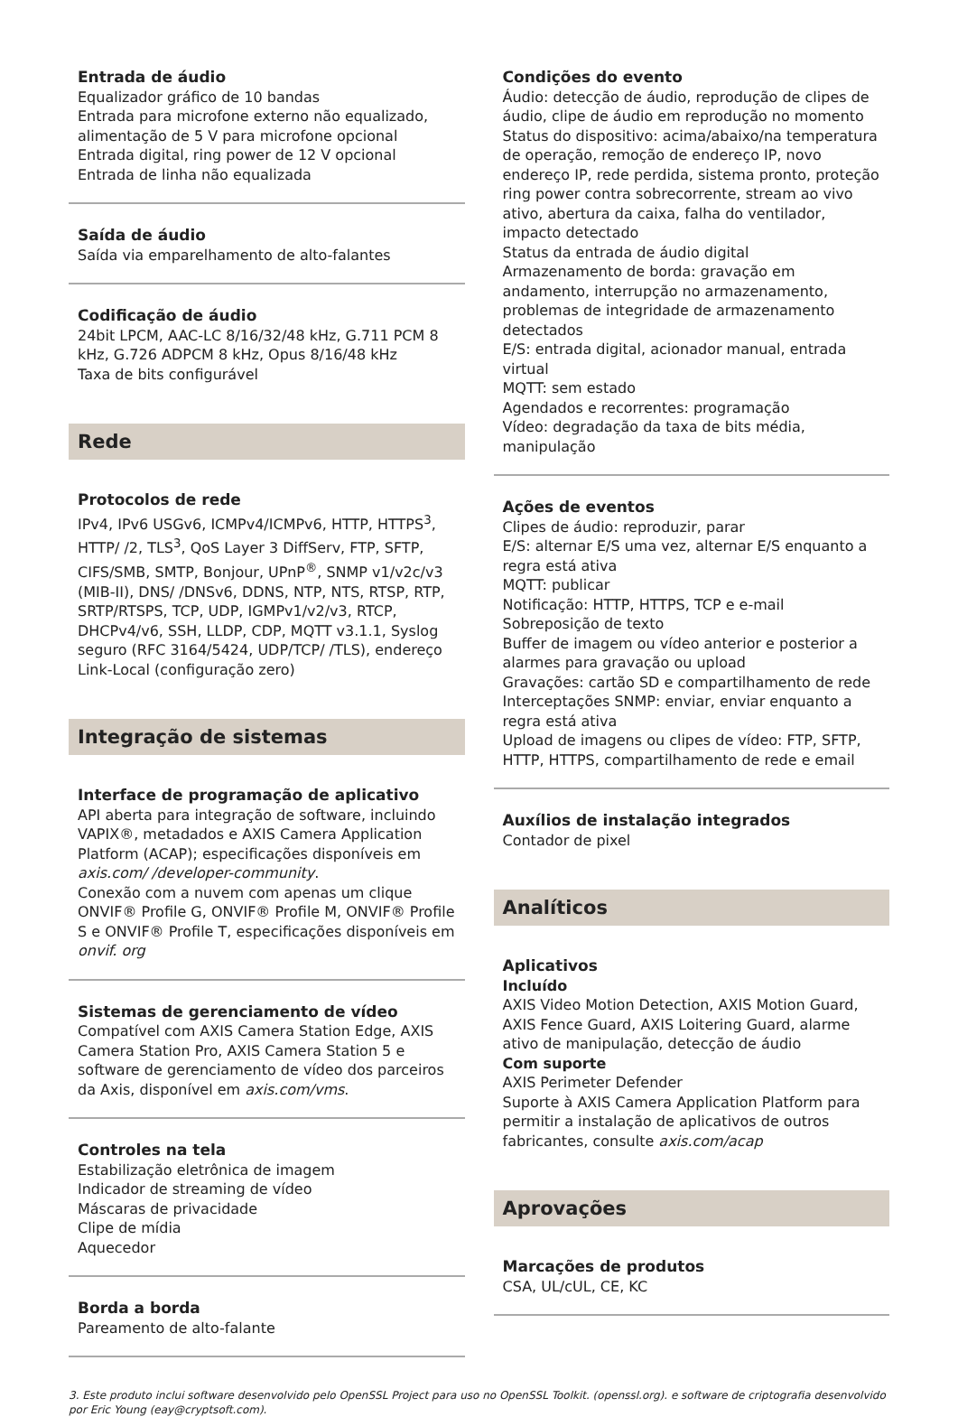Entrada de áudio
Equalizador gráfico de 10 bandas
Entrada para microfone externo não equalizado, alimentação de 5 V para microfone opcional
Entrada digital, ring power de 12 V opcional
Entrada de linha não equalizada
Saída de áudio
Saída via emparelhamento de alto-falantes
Codificação de áudio
24bit LPCM, AAC-LC 8/16/32/48 kHz, G.711 PCM 8 kHz, G.726 ADPCM 8 kHz, Opus 8/16/48 kHz
Taxa de bits configurável
Rede
Protocolos de rede
IPv4, IPv6 USGv6, ICMPv4/ICMPv6, HTTP, HTTPS<sup>3</sup>, HTTP/ /2, TLS<sup>3</sup>, QoS Layer 3 DiffServ, FTP, SFTP, CIFS/SMB, SMTP, Bonjour, UPnP<sup>®</sup>, SNMP v1/v2c/v3 (MIB-II), DNS/ /DNSv6, DDNS, NTP, NTS, RTSP, RTP, SRTP/RTSPS, TCP, UDP, IGMPv1/v2/v3, RTCP, DHCPv4/v6, SSH, LLDP, CDP, MQTT v3.1.1, Syslog seguro (RFC 3164/5424, UDP/TCP/ /TLS), endereço Link-Local (configuração zero)
Integração de sistemas
Interface de programação de aplicativo
API aberta para integração de software, incluindo VAPIX®, metadados e AXIS Camera Application Platform (ACAP); especificações disponíveis em axis.com/ /developer-community.
Conexão com a nuvem com apenas um clique
ONVIF® Profile G, ONVIF® Profile M, ONVIF® Profile S e ONVIF® Profile T, especificações disponíveis em onvif. org
Sistemas de gerenciamento de vídeo
Compatível com AXIS Camera Station Edge, AXIS Camera Station Pro, AXIS Camera Station 5 e software de gerenciamento de vídeo dos parceiros da Axis, disponível em axis.com/vms.
Controles na tela
Estabilização eletrônica de imagem
Indicador de streaming de vídeo
Máscaras de privacidade
Clipe de mídia
Aquecedor
Borda a borda
Pareamento de alto-falante
Condições do evento
Áudio: detecção de áudio, reprodução de clipes de áudio, clipe de áudio em reprodução no momento
Status do dispositivo: acima/abaixo/na temperatura de operação, remoção de endereço IP, novo endereço IP, rede perdida, sistema pronto, proteção ring power contra sobrecorrente, stream ao vivo ativo, abertura da caixa, falha do ventilador, impacto detectado
Status da entrada de áudio digital
Armazenamento de borda: gravação em andamento, interrupção no armazenamento, problemas de integridade de armazenamento detectados
E/S: entrada digital, acionador manual, entrada virtual
MQTT: sem estado
Agendados e recorrentes: programação
Vídeo: degradação da taxa de bits média, manipulação
Ações de eventos
Clipes de áudio: reproduzir, parar
E/S: alternar E/S uma vez, alternar E/S enquanto a regra está ativa
MQTT: publicar
Notificação: HTTP, HTTPS, TCP e e-mail
Sobreposição de texto
Buffer de imagem ou vídeo anterior e posterior a alarmes para gravação ou upload
Gravações: cartão SD e compartilhamento de rede
Interceptações SNMP: enviar, enviar enquanto a regra está ativa
Upload de imagens ou clipes de vídeo: FTP, SFTP, HTTP, HTTPS, compartilhamento de rede e email
Auxílios de instalação integrados
Contador de pixel
Analíticos
Aplicativos
Incluído
AXIS Video Motion Detection, AXIS Motion Guard, AXIS Fence Guard, AXIS Loitering Guard, alarme ativo de manipulação, detecção de áudio
Com suporte
AXIS Perimeter Defender
Suporte à AXIS Camera Application Platform para permitir a instalação de aplicativos de outros fabricantes, consulte axis.com/acap
Aprovações
Marcações de produtos
CSA, UL/cUL, CE, KC
3. Este produto inclui software desenvolvido pelo OpenSSL Project para uso no OpenSSL Toolkit. (openssl.org). e software de criptografia desenvolvido por Eric Young (eay@cryptsoft.com).